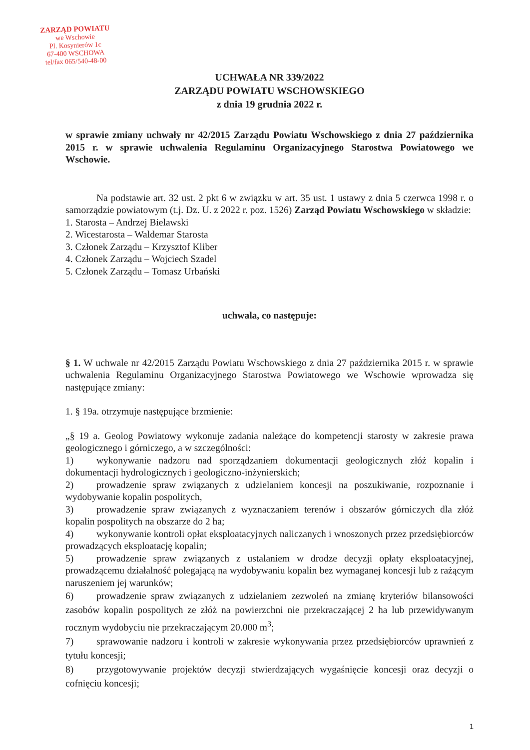ZARZĄD POWIATU
we Wschowie
Pl. Kosynierów 1c
67-400 WSCHOWA
tel/fax 065/540-48-00
UCHWAŁA NR 339/2022
ZARZĄDU POWIATU WSCHOWSKIEGO
z dnia 19 grudnia 2022 r.
w sprawie zmiany uchwały nr 42/2015 Zarządu Powiatu Wschowskiego z dnia 27 października 2015 r. w sprawie uchwalenia Regulaminu Organizacyjnego Starostwa Powiatowego we Wschowie.
Na podstawie art. 32 ust. 2 pkt 6 w związku w art. 35 ust. 1 ustawy z dnia 5 czerwca 1998 r. o samorządzie powiatowym (t.j. Dz. U. z 2022 r. poz. 1526) Zarząd Powiatu Wschowskiego w składzie:
1. Starosta – Andrzej Bielawski
2. Wicestarosta – Waldemar Starosta
3. Członek Zarządu – Krzysztof Kliber
4. Członek Zarządu – Wojciech Szadel
5. Członek Zarządu – Tomasz Urbański
uchwala, co następuje:
§ 1. W uchwale nr 42/2015 Zarządu Powiatu Wschowskiego z dnia 27 października 2015 r. w sprawie uchwalenia Regulaminu Organizacyjnego Starostwa Powiatowego we Wschowie wprowadza się następujące zmiany:
1. § 19a. otrzymuje następujące brzmienie:
„§ 19 a. Geolog Powiatowy wykonuje zadania należące do kompetencji starosty w zakresie prawa geologicznego i górniczego, a w szczególności:
1) wykonywanie nadzoru nad sporządzaniem dokumentacji geologicznych złóż kopalin i dokumentacji hydrologicznych i geologiczno-inżynierskich;
2) prowadzenie spraw związanych z udzielaniem koncesji na poszukiwanie, rozpoznanie i wydobywanie kopalin pospolitych,
3) prowadzenie spraw związanych z wyznaczaniem terenów i obszarów górniczych dla złóż kopalin pospolitych na obszarze do 2 ha;
4) wykonywanie kontroli opłat eksploatacyjnych naliczanych i wnoszonych przez przedsiębiorców prowadzących eksploatację kopalin;
5) prowadzenie spraw związanych z ustalaniem w drodze decyzji opłaty eksploatacyjnej, prowadzącemu działalność polegającą na wydobywaniu kopalin bez wymaganej koncesji lub z rażącym naruszeniem jej warunków;
6) prowadzenie spraw związanych z udzielaniem zezwoleń na zmianę kryteriów bilansowości zasobów kopalin pospolitych ze złóż na powierzchni nie przekraczającej 2 ha lub przewidywanym rocznym wydobyciu nie przekraczającym 20.000 m<sup>3</sup>;
7) sprawowanie nadzoru i kontroli w zakresie wykonywania przez przedsiębiorców uprawnień z tytułu koncesji;
8) przygotowywanie projektów decyzji stwierdzających wygaśnięcie koncesji oraz decyzji o cofnięciu koncesji;
1